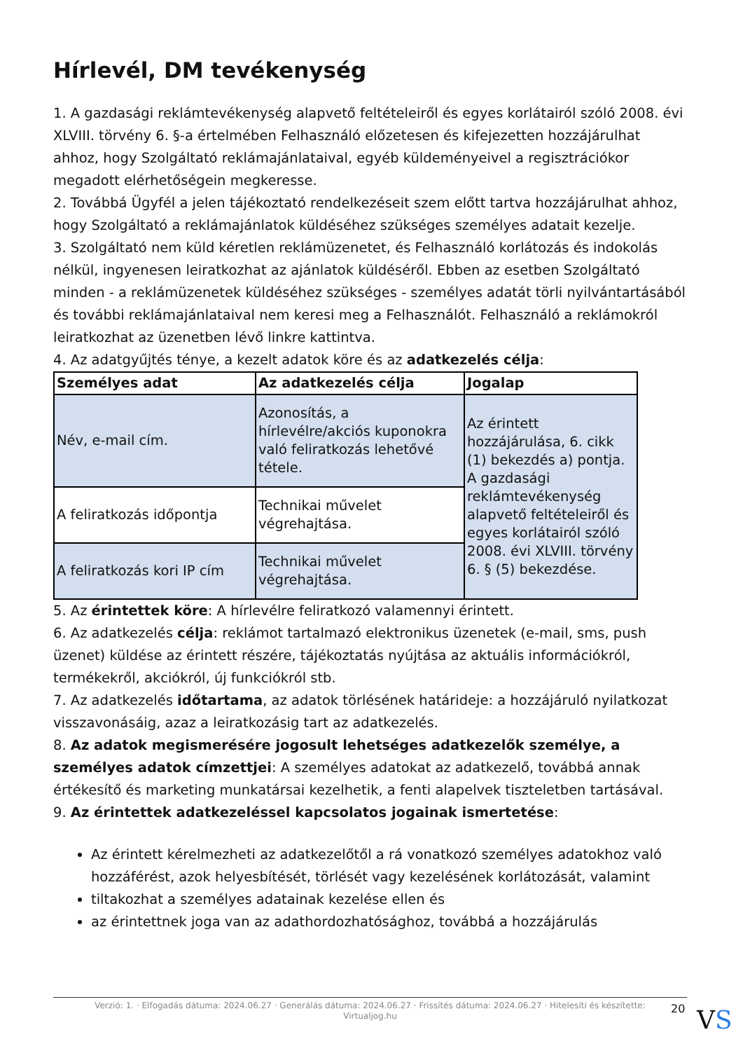Hírlevél, DM tevékenység
1. A gazdasági reklámtevékenység alapvető feltételeiről és egyes korlátairól szóló 2008. évi XLVIII. törvény 6. §-a értelmében Felhasználó előzetesen és kifejezetten hozzájárulhat ahhoz, hogy Szolgáltató reklámajánlataival, egyéb küldeményeivel a regisztrációkor megadott elérhetőségein megkeresse.
2. Továbbá Ügyfél a jelen tájékoztató rendelkezéseit szem előtt tartva hozzájárulhat ahhoz, hogy Szolgáltató a reklámajánlatok küldéséhez szükséges személyes adatait kezelje.
3. Szolgáltató nem küld kéretlen reklámüzenetet, és Felhasználó korlátozás és indokolás nélkül, ingyenesen leiratkozhat az ajánlatok küldéséről. Ebben az esetben Szolgáltató minden - a reklámüzenetek küldéséhez szükséges - személyes adatát törli nyilvántartásából és további reklámajánlataival nem keresi meg a Felhasználót. Felhasználó a reklámokról leiratkozhat az üzenetben lévő linkre kattintva.
4. Az adatgyűjtés ténye, a kezelt adatok köre és az adatkezelés célja:
| Személyes adat | Az adatkezelés célja | Jogalap |
| --- | --- | --- |
| Név, e-mail cím. | Azonosítás, a hírlevélre/akciós kuponokra való feliratkozás lehetővé tétele. | Az érintett hozzájárulása, 6. cikk (1) bekezdés a) pontja. A gazdasági reklámtevékenység alapvető feltételeiről és egyes korlátairól szóló 2008. évi XLVIII. törvény 6. § (5) bekezdése. |
| A feliratkozás időpontja | Technikai művelet végrehajtása. | |
| A feliratkozás kori IP cím | Technikai művelet végrehajtása. | |
5. Az érintettek köre: A hírlevélre feliratkozó valamennyi érintett.
6. Az adatkezelés célja: reklámot tartalmazó elektronikus üzenetek (e-mail, sms, push üzenet) küldése az érintett részére, tájékoztatás nyújtása az aktuális információkról, termékekről, akciókról, új funkciókról stb.
7. Az adatkezelés időtartama, az adatok törlésének határideje: a hozzájáruló nyilatkozat visszavonásáig, azaz a leiratkozásig tart az adatkezelés.
8. Az adatok megismerésére jogosult lehetséges adatkezelők személye, a személyes adatok címzettjei: A személyes adatokat az adatkezelő, továbbá annak értékesítő és marketing munkatársai kezelhetik, a fenti alapelvek tiszteletben tartásával.
9. Az érintettek adatkezeléssel kapcsolatos jogainak ismertetése:
Az érintett kérelmezheti az adatkezelőtől a rá vonatkozó személyes adatokhoz való hozzáférést, azok helyesbítését, törlését vagy kezelésének korlátozását, valamint
tiltakozhat a személyes adatainak kezelése ellen és
az érintettnek joga van az adathordozhatósághoz, továbbá a hozzájárulás
Verzió: 1. · Elfogadás dátuma: 2024.06.27 · Generálás dátuma: 2024.06.27 · Frissítés dátuma: 2024.06.27 · Hitelesíti és készítette:
Virtualjog.hu
20 VS